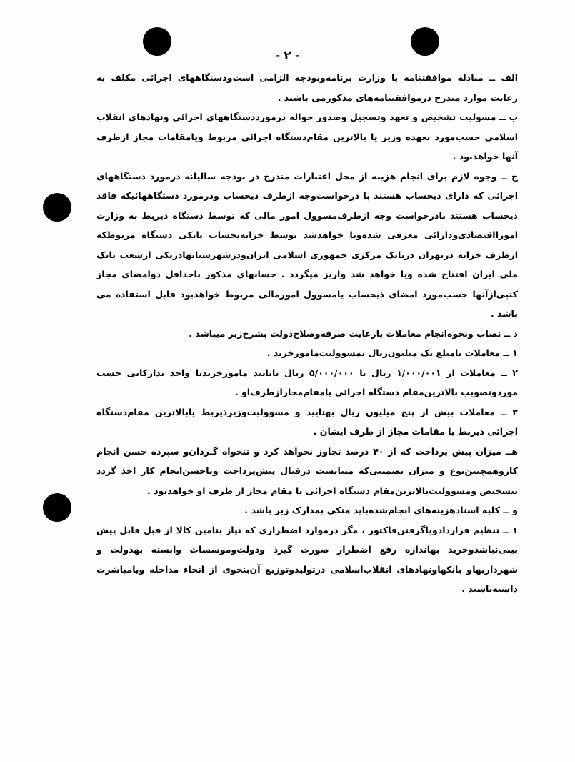- ۲ -
الف ــ مبادله موافقتنامه با وزارت برنامه‌وبودجه الزامی است‌ودستگاههای اجرائی مکلف به رعایت موارد مندرج درموافقتنامه‌های مذکورمی باشند .
ب ــ مسولیت تشخیص و تعهد وتسجیل وصدور حواله درمورددستگاههای اجرائی ونهادهای انقلاب اسلامی حسب‌مورد بعهده وزیر یا بالاترین مقام‌دستگاه اجرائی مربوط ویامقامات مجاز ازطرف آنها خواهدبود .
ج ــ وجوه لازم برای انجام هزینه از محل اعتبارات مندرج در بودجه سالیانه درمورد دستگاههای اجرائی که دارای ذیحساب هستند با درخواست‌وجه ازطرف ذیحساب ودرمورد دستگاههائیکه فاقد ذیحساب هستند بادرخواست وجه ازطرف‌مسوول امور مالی که توسط دستگاه ذیربط به وزارت امورااقتصادی‌ودارائی معرفی شده‌ویا خواهدشد توسط خزانه‌بحساب یاتکی دستگاه مربوطکه ازطرف خزانه درتهران دربانک مرکزی جمهوری اسلامی ایران‌ودرشهرستانها‌درنکی ازشعب بانک ملی ایران افتتاح شده ویا خواهد شد واریز میگردد . حسابهای مذکور باحداقل دوامضای مجاز کتبی‌ازآنها حسب‌مورد امضای ذیحساب یامسوول امورمالی مربوط خواهدبود قابل استفاده می باشد .
د ــ نصاب ونحوه‌انجام معاملات بارعایت صرفه‌وصلاح‌دولت بشرح‌زیر میباشد .
۱ ــ معاملات تامبلغ یک میلیون‌ریال بمسوولیت‌مامورخرید .
۲ ــ معاملات از ۱/۰۰۰/۰۰۱ ریال تا ۵/۰۰۰/۰۰۰ ریال باتایید ماموزخریدیا واحد تدارکاتی حسب موردوتصویب بالاترین‌مقام دستگاه اجرائی یامقام‌مجازازطرف‌او .
۳ ــ معاملات بیش از پنج میلیون ریال بهتایید و مسوولیت‌وزیرذیربط یابالاترین مقام‌دستگاه اجرائی ذیربط یا مقامات مجاز از طرف ایشان .
هــ میزان پیش پرداخت که از ۴۰ درصد تجاوز نخواهد کرد و تنخواه گـردان‌و سپرده حسن انجام کاروهمچنین‌نوع و میزان تضمینی‌که میبایست درقبال پیش‌پرداخت ویاحسن‌انجام کار اخذ گردد بتشخیص ومسوولیت‌بالاترین‌مقام دستگاه اجرائی یا مقام مجاز از طرف او خواهدبود .
و ــ کلیه اسنادهزینه‌های انجام‌شده‌باید متکی بمدارک زیر باشد .
۱ ــ تنظیم قراردادویاگرفتن‌فاکتور ، مگر درموارد اضطراری که نیاز بتامین کالا از قبل قابل پیش بینی‌نباشدوخرید بهاندازه رفع اضطرار صورت گیرد ودولت‌وموسسات وابسته بهدولت و شهرداریهاو بانکهاونهادهای انقلاب‌اسلامی درتولیدوتوزیع آن‌بنحوی از انحاء مداخله ویامباشرت داشته‌باشند .